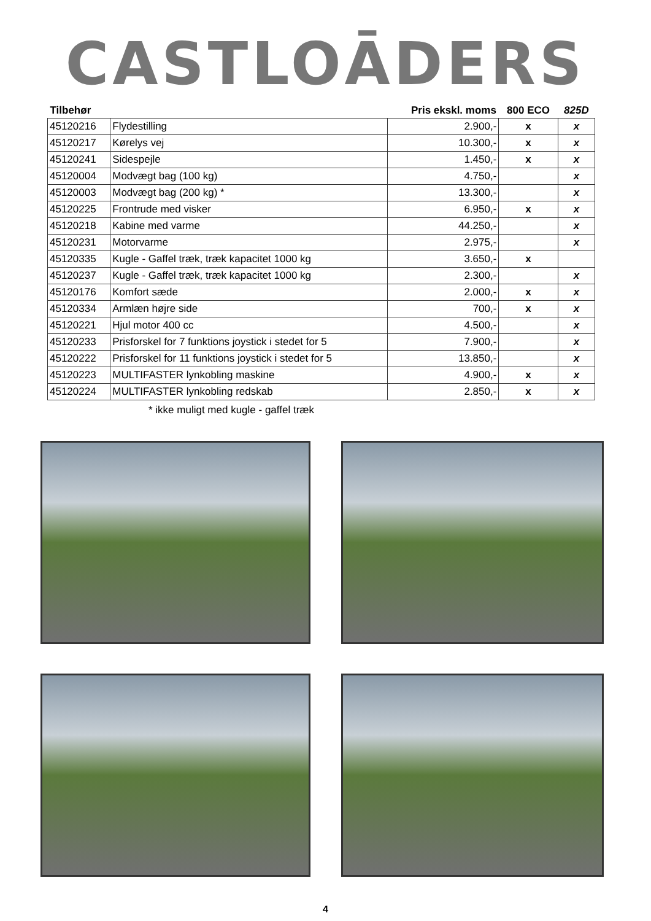CASTLOĀDERS
| Tilbehør | | Pris ekskl. moms | 800 ECO | 825D |
| --- | --- | --- | --- | --- |
| 45120216 | Flydestilling | 2.900,- | x | x |
| 45120217 | Kørelys vej | 10.300,- | x | x |
| 45120241 | Sidespejle | 1.450,- | x | x |
| 45120004 | Modvægt bag (100 kg) | 4.750,- | | x |
| 45120003 | Modvægt bag (200 kg) * | 13.300,- | | x |
| 45120225 | Frontrude med visker | 6.950,- | x | x |
| 45120218 | Kabine med varme | 44.250,- | | x |
| 45120231 | Motorvarme | 2.975,- | | x |
| 45120335 | Kugle - Gaffel træk, træk kapacitet 1000 kg | 3.650,- | x | |
| 45120237 | Kugle - Gaffel træk, træk kapacitet 1000 kg | 2.300,- | | x |
| 45120176 | Komfort sæde | 2.000,- | x | x |
| 45120334 | Armlæn højre side | 700,- | x | x |
| 45120221 | Hjul motor 400 cc | 4.500,- | | x |
| 45120233 | Prisforskel for 7 funktions joystick i stedet for 5 | 7.900,- | | x |
| 45120222 | Prisforskel for 11 funktions joystick i stedet for 5 | 13.850,- | | x |
| 45120223 | MULTIFASTER lynkobling maskine | 4.900,- | x | x |
| 45120224 | MULTIFASTER lynkobling redskab | 2.850,- | x | x |
* ikke muligt med kugle - gaffel træk
4